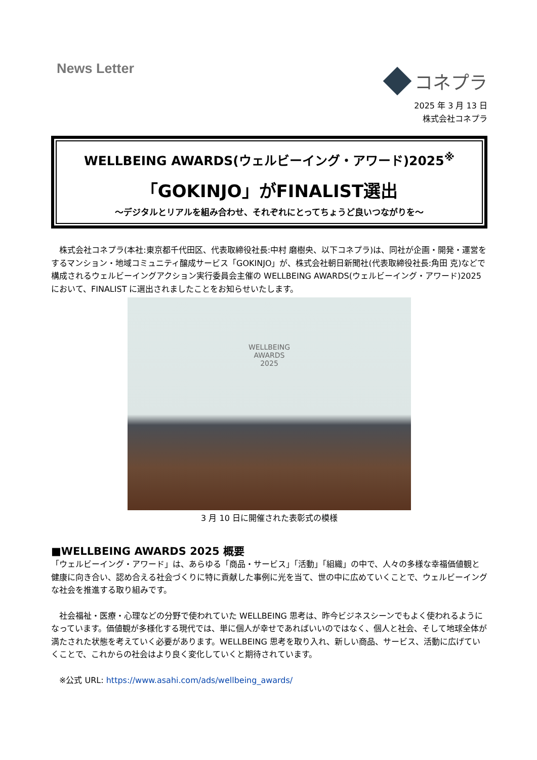News Letter
コネプラ
2025 年 3 月 13 日
株式会社コネプラ
WELLBEING AWARDS(ウェルビーイング・アワード)2025<sup>※</sup>
「GOKINJO」がFINALIST選出
～デジタルとリアルを組み合わせ、それぞれにとってちょうど良いつながりを～
　株式会社コネプラ(本社:東京都千代田区、代表取締役社長:中村 磨樹央、以下コネプラ)は、同社が企画・開発・運営をするマンション・地域コミュニティ醸成サービス「GOKINJO」が、株式会社朝日新聞社(代表取締役社長:角田 克)などで構成されるウェルビーイングアクション実行委員会主催の WELLBEING AWARDS(ウェルビーイング・アワード)2025 において、FINALIST に選出されましたことをお知らせいたします。
WELLBEING
AWARDS
2025
3 月 10 日に開催された表彰式の模様
■WELLBEING AWARDS 2025 概要
「ウェルビーイング・アワード」は、あらゆる「商品・サービス」「活動」「組織」の中で、人々の多様な幸福価値観と健康に向き合い、認め合える社会づくりに特に貢献した事例に光を当て、世の中に広めていくことで、ウェルビーイングな社会を推進する取り組みです。
　社会福祉・医療・心理などの分野で使われていた WELLBEING 思考は、昨今ビジネスシーンでもよく使われるようになっています。価値観が多様化する現代では、単に個人が幸せであればいいのではなく、個人と社会、そして地球全体が満たされた状態を考えていく必要があります。WELLBEING 思考を取り入れ、新しい商品、サービス、活動に広げていくことで、これからの社会はより良く変化していくと期待されています。
　※公式 URL: https://www.asahi.com/ads/wellbeing_awards/